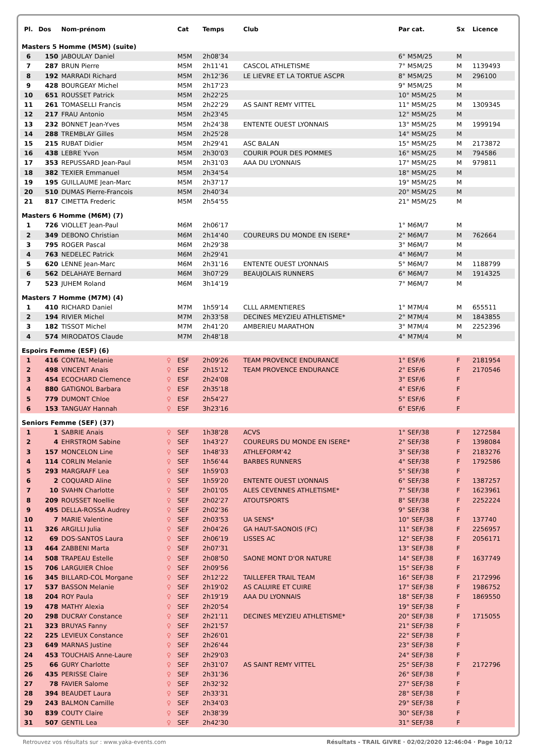| Pl. | Dos | Nom-prénom | | Cat | Temps | Club | Par cat. | Sx | Licence |
| --- | --- | --- | --- | --- | --- | --- | --- | --- | --- |
| Masters 5 Homme (M5M) (suite) | | | | | | | | | |
| 6 | 150 | JABOULAY Daniel | | M5M | 2h08'34 | | 6° M5M/25 | M | |
| 7 | 287 | BRUN Pierre | | M5M | 2h11'41 | CASCOL ATHLETISME | 7° M5M/25 | M | 1139493 |
| 8 | 192 | MARRADI Richard | | M5M | 2h12'36 | LE LIEVRE ET LA TORTUE ASCPR | 8° M5M/25 | M | 296100 |
| 9 | 428 | BOURGEAY Michel | | M5M | 2h17'23 | | 9° M5M/25 | M | |
| 10 | 651 | ROUSSET Patrick | | M5M | 2h22'25 | | 10° M5M/25 | M | |
| 11 | 261 | TOMASELLI Francis | | M5M | 2h22'29 | AS SAINT REMY VITTEL | 11° M5M/25 | M | 1309345 |
| 12 | 217 | FRAU Antonio | | M5M | 2h23'45 | | 12° M5M/25 | M | |
| 13 | 232 | BONNET Jean-Yves | | M5M | 2h24'38 | ENTENTE OUEST LYONNAIS | 13° M5M/25 | M | 1999194 |
| 14 | 288 | TREMBLAY Gilles | | M5M | 2h25'28 | | 14° M5M/25 | M | |
| 15 | 215 | RUBAT Didier | | M5M | 2h29'41 | ASC BALAN | 15° M5M/25 | M | 2173872 |
| 16 | 438 | LEBRE Yvon | | M5M | 2h30'03 | COURIR POUR DES POMMES | 16° M5M/25 | M | 794586 |
| 17 | 353 | REPUSSARD Jean-Paul | | M5M | 2h31'03 | AAA DU LYONNAIS | 17° M5M/25 | M | 979811 |
| 18 | 382 | TEXIER Emmanuel | | M5M | 2h34'54 | | 18° M5M/25 | M | |
| 19 | 195 | GUILLAUME Jean-Marc | | M5M | 2h37'17 | | 19° M5M/25 | M | |
| 20 | 510 | DUMAS Pierre-Francois | | M5M | 2h40'34 | | 20° M5M/25 | M | |
| 21 | 817 | CIMETTA Frederic | | M5M | 2h54'55 | | 21° M5M/25 | M | |
| Masters 6 Homme (M6M) (7) | | | | | | | | | |
| 1 | 726 | VIOLLET Jean-Paul | | M6M | 2h06'17 | | 1° M6M/7 | M | |
| 2 | 349 | DEBONO Christian | | M6M | 2h14'40 | COUREURS DU MONDE EN ISERE* | 2° M6M/7 | M | 762664 |
| 3 | 795 | ROGER Pascal | | M6M | 2h29'38 | | 3° M6M/7 | M | |
| 4 | 763 | NEDELEC Patrick | | M6M | 2h29'41 | | 4° M6M/7 | M | |
| 5 | 620 | LENNE Jean-Marc | | M6M | 2h31'16 | ENTENTE OUEST LYONNAIS | 5° M6M/7 | M | 1188799 |
| 6 | 562 | DELAHAYE Bernard | | M6M | 3h07'29 | BEAUJOLAIS RUNNERS | 6° M6M/7 | M | 1914325 |
| 7 | 523 | JUHEM Roland | | M6M | 3h14'19 | | 7° M6M/7 | M | |
| Masters 7 Homme (M7M) (4) | | | | | | | | | |
| 1 | 410 | RICHARD Daniel | | M7M | 1h59'14 | CLLL ARMENTIERES | 1° M7M/4 | M | 655511 |
| 2 | 194 | RIVIER Michel | | M7M | 2h33'58 | DECINES MEYZIEU ATHLETISME* | 2° M7M/4 | M | 1843855 |
| 3 | 182 | TISSOT Michel | | M7M | 2h41'20 | AMBERIEU MARATHON | 3° M7M/4 | M | 2252396 |
| 4 | 574 | MIRODATOS Claude | | M7M | 2h48'18 | | 4° M7M/4 | M | |
| Espoirs Femme (ESF) (6) | | | | | | | | | |
| 1 | 416 | CONTAL Melanie | ♀ | ESF | 2h09'26 | TEAM PROVENCE ENDURANCE | 1° ESF/6 | F | 2181954 |
| 2 | 498 | VINCENT Anais | ♀ | ESF | 2h15'12 | TEAM PROVENCE ENDURANCE | 2° ESF/6 | F | 2170546 |
| 3 | 454 | ECOCHARD Clemence | ♀ | ESF | 2h24'08 | | 3° ESF/6 | F | |
| 4 | 880 | GATIGNOL Barbara | ♀ | ESF | 2h35'18 | | 4° ESF/6 | F | |
| 5 | 779 | DUMONT Chloe | ♀ | ESF | 2h54'27 | | 5° ESF/6 | F | |
| 6 | 153 | TANGUAY Hannah | ♀ | ESF | 3h23'16 | | 6° ESF/6 | F | |
| Seniors Femme (SEF) (37) | | | | | | | | | |
| 1 | 1 | SABRIE Anais | ♀ | SEF | 1h38'28 | ACVS | 1° SEF/38 | F | 1272584 |
| 2 | 4 | EHRSTROM Sabine | ♀ | SEF | 1h43'27 | COUREURS DU MONDE EN ISERE* | 2° SEF/38 | F | 1398084 |
| 3 | 157 | MONCELON Line | ♀ | SEF | 1h48'33 | ATHLEFORM'42 | 3° SEF/38 | F | 2183276 |
| 4 | 114 | CORLIN Melanie | ♀ | SEF | 1h56'44 | BARBES RUNNERS | 4° SEF/38 | F | 1792586 |
| 5 | 293 | MARGRAFF Lea | ♀ | SEF | 1h59'03 | | 5° SEF/38 | F | |
| 6 | 2 | COQUARD Aline | ♀ | SEF | 1h59'20 | ENTENTE OUEST LYONNAIS | 6° SEF/38 | F | 1387257 |
| 7 | 10 | SVAHN Charlotte | ♀ | SEF | 2h01'05 | ALES CEVENNES ATHLETISME* | 7° SEF/38 | F | 1623961 |
| 8 | 209 | ROUSSET Noellie | ♀ | SEF | 2h02'27 | ATOUTSPORTS | 8° SEF/38 | F | 2252224 |
| 9 | 495 | DELLA-ROSSA Audrey | ♀ | SEF | 2h02'36 | | 9° SEF/38 | F | |
| 10 | 7 | MARIE Valentine | ♀ | SEF | 2h03'53 | UA SENS* | 10° SEF/38 | F | 137740 |
| 11 | 326 | ARGILLI Julia | ♀ | SEF | 2h04'26 | GA HAUT-SAONOIS (FC) | 11° SEF/38 | F | 2256957 |
| 12 | 69 | DOS-SANTOS Laura | ♀ | SEF | 2h06'19 | LISSES AC | 12° SEF/38 | F | 2056171 |
| 13 | 464 | ZABBENI Marta | ♀ | SEF | 2h07'31 | | 13° SEF/38 | F | |
| 14 | 508 | TRAPEAU Estelle | ♀ | SEF | 2h08'50 | SAONE MONT D'OR NATURE | 14° SEF/38 | F | 1637749 |
| 15 | 706 | LARGUIER Chloe | ♀ | SEF | 2h09'56 | | 15° SEF/38 | F | |
| 16 | 345 | BILLARD-COL Morgane | ♀ | SEF | 2h12'22 | TAILLEFER TRAIL TEAM | 16° SEF/38 | F | 2172996 |
| 17 | 537 | BASSON Melanie | ♀ | SEF | 2h19'02 | AS CALUIRE ET CUIRE | 17° SEF/38 | F | 1986752 |
| 18 | 204 | ROY Paula | ♀ | SEF | 2h19'19 | AAA DU LYONNAIS | 18° SEF/38 | F | 1869550 |
| 19 | 478 | MATHY Alexia | ♀ | SEF | 2h20'54 | | 19° SEF/38 | F | |
| 20 | 298 | DUCRAY Constance | ♀ | SEF | 2h21'11 | DECINES MEYZIEU ATHLETISME* | 20° SEF/38 | F | 1715055 |
| 21 | 323 | BRUYAS Fanny | ♀ | SEF | 2h21'57 | | 21° SEF/38 | F | |
| 22 | 225 | LEVIEUX Constance | ♀ | SEF | 2h26'01 | | 22° SEF/38 | F | |
| 23 | 649 | MARNAS Justine | ♀ | SEF | 2h26'44 | | 23° SEF/38 | F | |
| 24 | 453 | TOUCHAIS Anne-Laure | ♀ | SEF | 2h29'03 | | 24° SEF/38 | F | |
| 25 | 66 | GURY Charlotte | ♀ | SEF | 2h31'07 | AS SAINT REMY VITTEL | 25° SEF/38 | F | 2172796 |
| 26 | 435 | PERISSE Claire | ♀ | SEF | 2h31'36 | | 26° SEF/38 | F | |
| 27 | 78 | FAVIER Salome | ♀ | SEF | 2h32'32 | | 27° SEF/38 | F | |
| 28 | 394 | BEAUDET Laura | ♀ | SEF | 2h33'31 | | 28° SEF/38 | F | |
| 29 | 243 | BALMON Camille | ♀ | SEF | 2h34'03 | | 29° SEF/38 | F | |
| 30 | 839 | COUTY Claire | ♀ | SEF | 2h38'39 | | 30° SEF/38 | F | |
| 31 | 507 | GENTIL Lea | ♀ | SEF | 2h42'30 | | 31° SEF/38 | F | |
Retrouvez vos résultats sur : www.yaka-events.com Résultats - TRAIL GIVRE · 02/02/2020 12:46:04 · Page 10/12